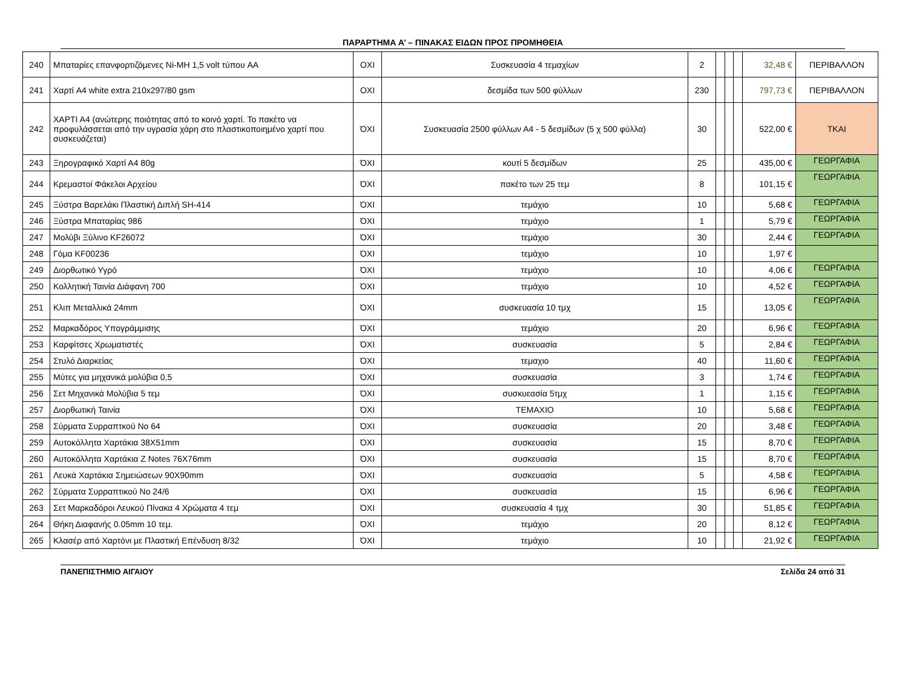ΠΑΡΑΡΤΗΜΑ Α’ – ΠΙΝΑΚΑΣ ΕΙΔΩΝ ΠΡΟΣ ΠΡΟΜΗΘΕΙΑ
| 240 | Μπαταρίες επανφορτιζόμενες Ni-MH 1,5 volt τύπου AA | ΟΧΙ | Συσκευασία 4 τεμαχίων | 2 | | | | 32,48 € | ΠΕΡΙΒΑΛΛΟΝ |
| 241 | Χαρτί A4 white extra 210x297/80 gsm | ΟΧΙ | δεσμίδα των 500 φύλλων | 230 | | | | 797,73 € | ΠΕΡΙΒΑΛΛΟΝ |
| 242 | ΧΑΡΤΙ Α4 (ανώτερης ποιότητας από το κοινό χαρτί. Το πακέτο να προφυλάσσεται από την υγρασία χάρη στο πλαστικοποιημένο χαρτί που συσκευάζεται) | ΌΧΙ | Συσκευασία 2500 φύλλων Α4 - 5 δεσμίδων (5 χ 500 φύλλα) | 30 | | | | 522,00 € | ΤΚΑΙ |
| 243 | Ξηρογραφικό Χαρτί Α4 80g | ΌΧΙ | κουτί 5 δεσμίδων | 25 | | | | 435,00 € | ΓΕΩΡΓΑΦΙΑ |
| 244 | Κρεμαστοί Φάκελοι Αρχείου | ΌΧΙ | πακέτο των 25 τεμ | 8 | | | | 101,15 € | ΓΕΩΡΓΑΦΙΑ |
| 245 | Ξύστρα Βαρελάκι Πλαστική Διπλή SH-414 | ΌΧΙ | τεμάχιο | 10 | | | | 5,68 € | ΓΕΩΡΓΑΦΙΑ |
| 246 | Ξύστρα Μπαταρίας 986 | ΌΧΙ | τεμάχιο | 1 | | | | 5,79 € | ΓΕΩΡΓΑΦΙΑ |
| 247 | Μολύβι Ξύλινο KF26072 | ΌΧΙ | τεμάχιο | 30 | | | | 2,44 € | ΓΕΩΡΓΑΦΙΑ |
| 248 | Γόμα KF00236 | ΌΧΙ | τεμάχιο | 10 | | | | 1,97 € | |
| 249 | Διορθωτικό Υγρό | ΌΧΙ | τεμάχιο | 10 | | | | 4,06 € | ΓΕΩΡΓΑΦΙΑ |
| 250 | Κολλητική Ταινία Διάφανη 700 | ΌΧΙ | τεμάχιο | 10 | | | | 4,52 € | ΓΕΩΡΓΑΦΙΑ |
| 251 | Κλιπ Μεταλλικά 24mm | ΌΧΙ | συσκευασία 10 τμχ | 15 | | | | 13,05 € | ΓΕΩΡΓΑΦΙΑ |
| 252 | Μαρκαδόρος Υπογράμμισης | ΌΧΙ | τεμάχιο | 20 | | | | 6,96 € | ΓΕΩΡΓΑΦΙΑ |
| 253 | Καρφίτσες Χρωματιστές | ΌΧΙ | συσκευασία | 5 | | | | 2,84 € | ΓΕΩΡΓΑΦΙΑ |
| 254 | Στυλό Διαρκείας | ΌΧΙ | τεμαχιο | 40 | | | | 11,60 € | ΓΕΩΡΓΑΦΙΑ |
| 255 | Μύτες για μηχανικά μολύβια 0,5 | ΌΧΙ | συσκευασία | 3 | | | | 1,74 € | ΓΕΩΡΓΑΦΙΑ |
| 256 | Σετ Μηχανικά Μολύβια 5 τεμ | ΌΧΙ | συσκυεασία 5τμχ | 1 | | | | 1,15 € | ΓΕΩΡΓΑΦΙΑ |
| 257 | Διορθωτική Ταινία | ΌΧΙ | ΤΕΜΑΧΙΟ | 10 | | | | 5,68 € | ΓΕΩΡΓΑΦΙΑ |
| 258 | Σύρματα Συρραπτκού Νο 64 | ΌΧΙ | συσκευασία | 20 | | | | 3,48 € | ΓΕΩΡΓΑΦΙΑ |
| 259 | Αυτοκόλλητα Χαρτάκια 38Χ51mm | ΌΧΙ | συσκευασία | 15 | | | | 8,70 € | ΓΕΩΡΓΑΦΙΑ |
| 260 | Αυτοκόλλητα Χαρτάκια Z Notes 76X76mm | ΌΧΙ | συσκευασία | 15 | | | | 8,70 € | ΓΕΩΡΓΑΦΙΑ |
| 261 | Λευκά Χαρτάκια Σημειώσεων 90Χ90mm | ΌΧΙ | συσκευασία | 5 | | | | 4,58 € | ΓΕΩΡΓΑΦΙΑ |
| 262 | Σύρματα Συρραπτικού Νο 24/6 | ΌΧΙ | συσκευασία | 15 | | | | 6,96 € | ΓΕΩΡΓΑΦΙΑ |
| 263 | Σετ Μαρκαδόροι Λευκού Πίνακα 4 Χρώματα 4 τεμ | ΌΧΙ | συσκευασία 4 τμχ | 30 | | | | 51,85 € | ΓΕΩΡΓΑΦΙΑ |
| 264 | Θήκη Διαφανής 0.05mm 10 τεμ. | ΌΧΙ | τεμάχιο | 20 | | | | 8,12 € | ΓΕΩΡΓΑΦΙΑ |
| 265 | Κλασέρ από Χαρτόνι με Πλαστική Επένδυση 8/32 | ΌΧΙ | τεμάχιο | 10 | | | | 21,92 € | ΓΕΩΡΓΑΦΙΑ |
ΠΑΝΕΠΙΣΤΗΜΙΟ ΑΙΓΑΙΟΥ Σελίδα 24 από 31